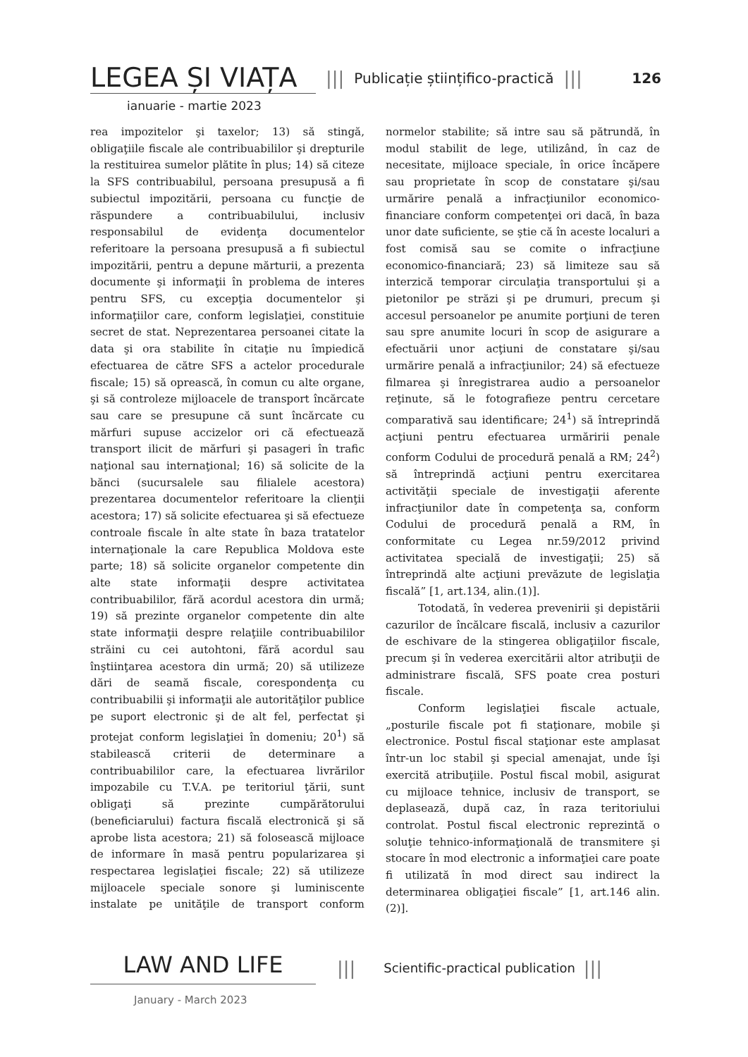LEGEA ȘI VIAȚA ||| Publicație științifico-practică ||| 126
ianuarie - martie 2023
rea impozitelor şi taxelor; 13) să stingă, obligaţiile fiscale ale contribuabililor şi drepturile la restituirea sumelor plătite în plus; 14) să citeze la SFS contribuabilul, persoana presupusă a fi subiectul impozitării, persoana cu funcţie de răspundere a contribuabilului, inclusiv responsabilul de evidenţa documentelor referitoare la persoana presupusă a fi subiectul impozitării, pentru a depune mărturii, a prezenta documente şi informaţii în problema de interes pentru SFS, cu excepţia documentelor şi informaţiilor care, conform legislaţiei, constituie secret de stat. Neprezentarea persoanei citate la data şi ora stabilite în citaţie nu împiedică efectuarea de către SFS a actelor procedurale fiscale; 15) să oprească, în comun cu alte organe, şi să controleze mijloacele de transport încărcate sau care se presupune că sunt încărcate cu mărfuri supuse accizelor ori că efectuează transport ilicit de mărfuri şi pasageri în trafic naţional sau internaţional; 16) să solicite de la bănci (sucursalele sau filialele acestora) prezentarea documentelor referitoare la clienţii acestora; 17) să solicite efectuarea şi să efectueze controale fiscale în alte state în baza tratatelor internaţionale la care Republica Moldova este parte; 18) să solicite organelor competente din alte state informaţii despre activitatea contribuabililor, fără acordul acestora din urmă; 19) să prezinte organelor competente din alte state informaţii despre relaţiile contribuabililor străini cu cei autohtoni, fără acordul sau înştiinţarea acestora din urmă; 20) să utilizeze dări de seamă fiscale, corespondenţa cu contribuabilii şi informaţii ale autorităţilor publice pe suport electronic şi de alt fel, perfectat şi protejat conform legislaţiei în domeniu; 20<sup>1</sup>) să stabilească criterii de determinare a contribuabililor care, la efectuarea livrărilor impozabile cu T.V.A. pe teritoriul ţării, sunt obligaţi să prezinte cumpărătorului (beneficiarului) factura fiscală electronică şi să aprobe lista acestora; 21) să folosească mijloace de informare în masă pentru popularizarea şi respectarea legislaţiei fiscale; 22) să utilizeze mijloacele speciale sonore şi luminiscente instalate pe unităţile de transport conform normelor stabilite; să intre sau să pătrundă, în modul stabilit de lege, utilizând, în caz de necesitate, mijloace speciale, în orice încăpere sau proprietate în scop de constatare şi/sau urmărire penală a infracţiunilor economico-financiare conform competenţei ori dacă, în baza unor date suficiente, se ştie că în aceste localuri a fost comisă sau se comite o infracţiune economico-financiară; 23) să limiteze sau să interzică temporar circulaţia transportului şi a pietonilor pe străzi şi pe drumuri, precum şi accesul persoanelor pe anumite porţiuni de teren sau spre anumite locuri în scop de asigurare a efectuării unor acţiuni de constatare şi/sau urmărire penală a infracţiunilor; 24) să efectueze filmarea şi înregistrarea audio a persoanelor reţinute, să le fotografieze pentru cercetare comparativă sau identificare; 24<sup>1</sup>) să întreprindă acţiuni pentru efectuarea urmăririi penale conform Codului de procedură penală a RM; 24<sup>2</sup>) să întreprindă acţiuni pentru exercitarea activităţii speciale de investigaţii aferente infracţiunilor date în competenţa sa, conform Codului de procedură penală a RM, în conformitate cu Legea nr.59/2012 privind activitatea specială de investigaţii; 25) să întreprindă alte acţiuni prevăzute de legislaţia fiscală” [1, art.134, alin.(1)].
Totodată, în vederea prevenirii şi depistării cazurilor de încălcare fiscală, inclusiv a cazurilor de eschivare de la stingerea obligaţiilor fiscale, precum şi în vederea exercitării altor atribuţii de administrare fiscală, SFS poate crea posturi fiscale.
Conform legislaţiei fiscale actuale, „posturile fiscale pot fi staţionare, mobile şi electronice. Postul fiscal staţionar este amplasat într-un loc stabil şi special amenajat, unde îşi exercită atribuţiile. Postul fiscal mobil, asigurat cu mijloace tehnice, inclusiv de transport, se deplasează, după caz, în raza teritoriului controlat. Postul fiscal electronic reprezintă o soluţie tehnico-informaţională de transmitere şi stocare în mod electronic a informaţiei care poate fi utilizată în mod direct sau indirect la determinarea obligaţiei fiscale” [1, art.146 alin.(2)].
LAW AND LIFE ||| Scientific-practical publication |||
January - March 2023